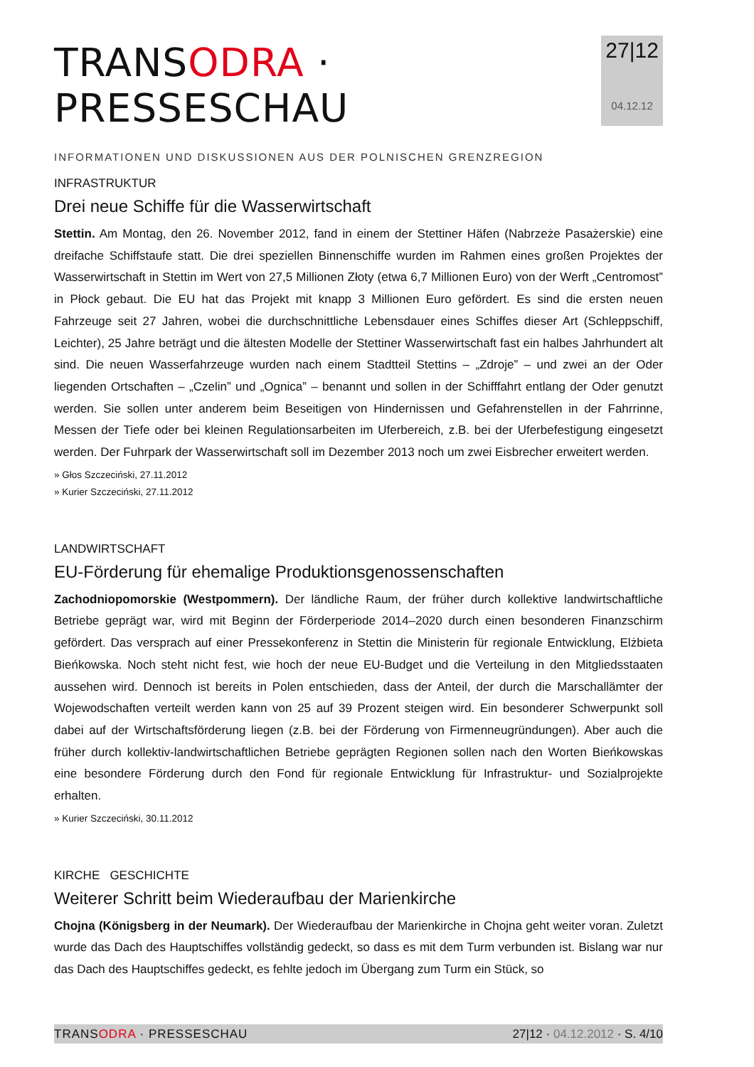TRANSODRA · PRESSESCHAU
INFORMATIONEN UND DISKUSSIONEN AUS DER POLNISCHEN GRENZREGION
27|12
04.12.12
INFRASTRUKTUR
Drei neue Schiffe für die Wasserwirtschaft
Stettin. Am Montag, den 26. November 2012, fand in einem der Stettiner Häfen (Nabrzeże Pasażerskie) eine dreifache Schiffstaufe statt. Die drei speziellen Binnenschiffe wurden im Rahmen eines großen Projektes der Wasserwirtschaft in Stettin im Wert von 27,5 Millionen Złoty (etwa 6,7 Millionen Euro) von der Werft „Centromost” in Płock gebaut. Die EU hat das Projekt mit knapp 3 Millionen Euro gefördert. Es sind die ersten neuen Fahrzeuge seit 27 Jahren, wobei die durchschnittliche Lebensdauer eines Schiffes dieser Art (Schleppschiff, Leichter), 25 Jahre beträgt und die ältesten Modelle der Stettiner Wasserwirtschaft fast ein halbes Jahrhundert alt sind. Die neuen Wasserfahrzeuge wurden nach einem Stadtteil Stettins – „Zdroje” – und zwei an der Oder liegenden Ortschaften – „Czelin” und „Ognica” – benannt und sollen in der Schifffahrt entlang der Oder genutzt werden. Sie sollen unter anderem beim Beseitigen von Hindernissen und Gefahrenstellen in der Fahrrinne, Messen der Tiefe oder bei kleinen Regulationsarbeiten im Uferbereich, z.B. bei der Uferbefestigung eingesetzt werden. Der Fuhrpark der Wasserwirtschaft soll im Dezember 2013 noch um zwei Eisbrecher erweitert werden.
» Głos Szczeciński, 27.11.2012
» Kurier Szczeciński, 27.11.2012
LANDWIRTSCHAFT
EU-Förderung für ehemalige Produktionsgenossenschaften
Zachodniopomorskie (Westpommern). Der ländliche Raum, der früher durch kollektive landwirtschaftliche Betriebe geprägt war, wird mit Beginn der Förderperiode 2014–2020 durch einen besonderen Finanzschirm gefördert. Das versprach auf einer Pressekonferenz in Stettin die Ministerin für regionale Entwicklung, Elżbieta Bieńkowska. Noch steht nicht fest, wie hoch der neue EU-Budget und die Verteilung in den Mitgliedsstaaten aussehen wird. Dennoch ist bereits in Polen entschieden, dass der Anteil, der durch die Marschallämter der Wojewodschaften verteilt werden kann von 25 auf 39 Prozent steigen wird. Ein besonderer Schwerpunkt soll dabei auf der Wirtschaftsförderung liegen (z.B. bei der Förderung von Firmenneugründungen). Aber auch die früher durch kollektiv-landwirtschaftlichen Betriebe geprägten Regionen sollen nach den Worten Bieńkowskas eine besondere Förderung durch den Fond für regionale Entwicklung für Infrastruktur- und Sozialprojekte erhalten.
» Kurier Szczeciński, 30.11.2012
KIRCHE GESCHICHTE
Weiterer Schritt beim Wiederaufbau der Marienkirche
Chojna (Königsberg in der Neumark). Der Wiederaufbau der Marienkirche in Chojna geht weiter voran. Zuletzt wurde das Dach des Hauptschiffes vollständig gedeckt, so dass es mit dem Turm verbunden ist. Bislang war nur das Dach des Hauptschiffes gedeckt, es fehlte jedoch im Übergang zum Turm ein Stück, so
TRANSODRA · PRESSESCHAU 27|12 · 04.12.2012 · S. 4/10